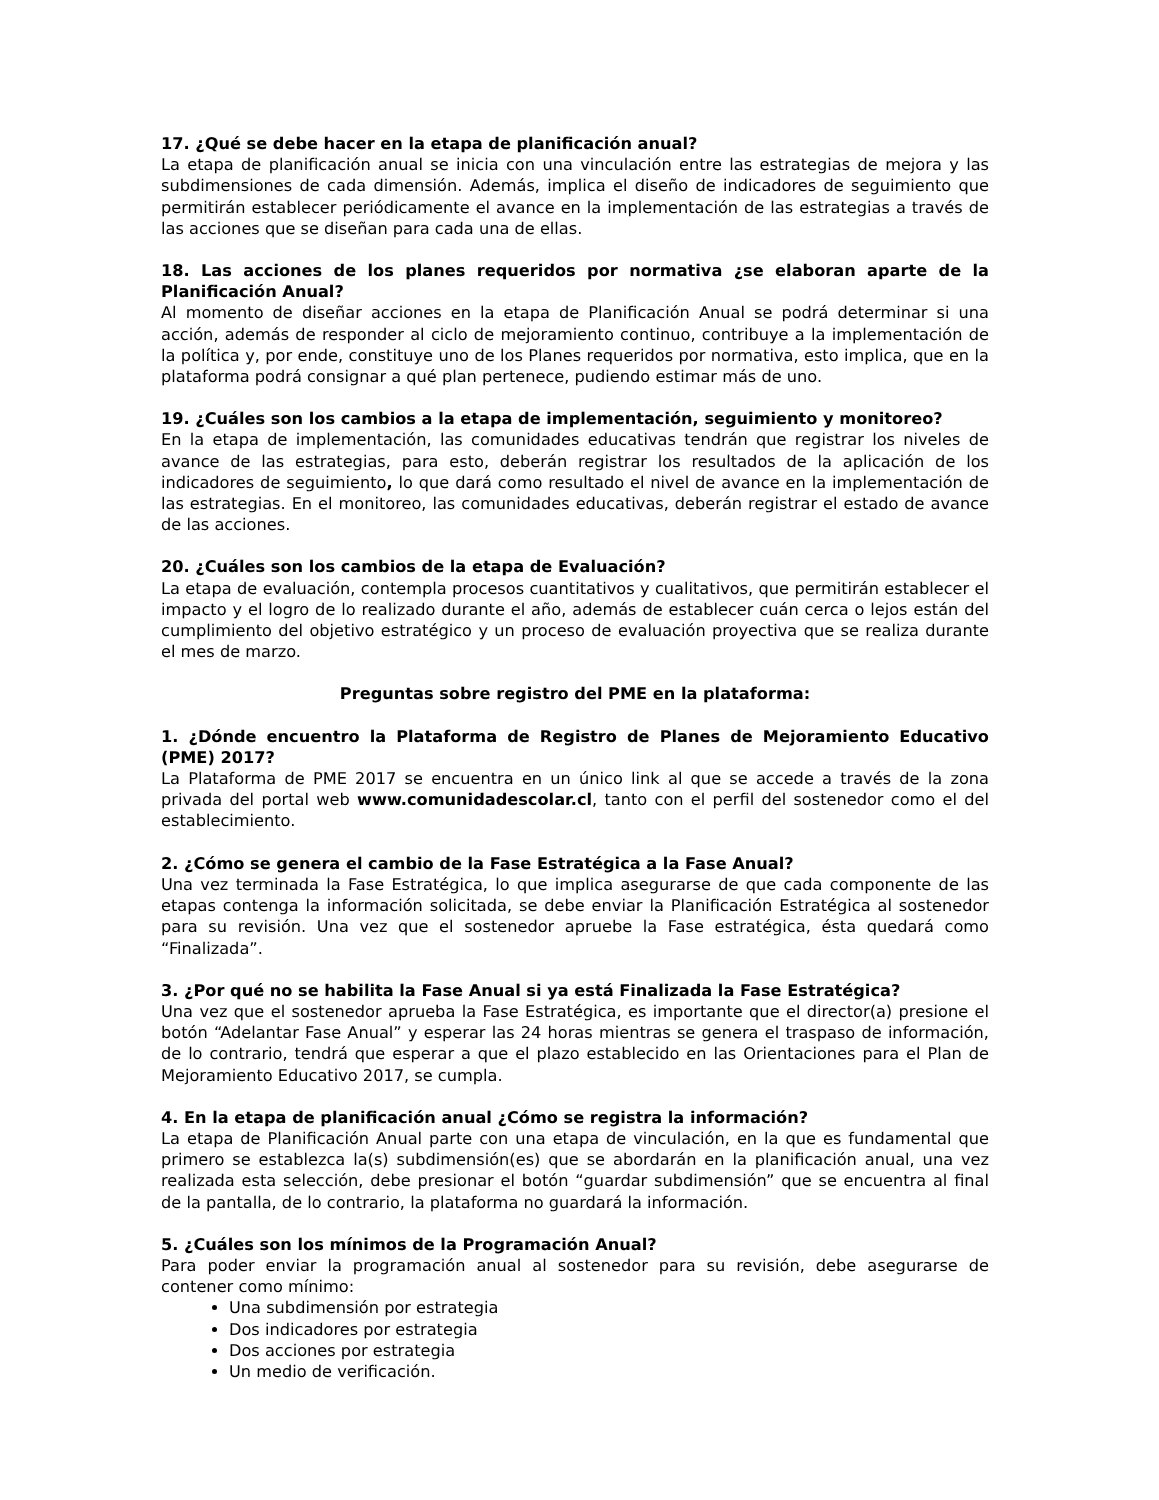17. ¿Qué se debe hacer en la etapa de planificación anual?
La etapa de planificación anual se inicia con una vinculación entre las estrategias de mejora y las subdimensiones de cada dimensión. Además, implica el diseño de indicadores de seguimiento que permitirán establecer periódicamente el avance en la implementación de las estrategias a través de las acciones que se diseñan para cada una de ellas.
18. Las acciones de los planes requeridos por normativa ¿se elaboran aparte de la Planificación Anual?
Al momento de diseñar acciones en la etapa de Planificación Anual se podrá determinar si una acción, además de responder al ciclo de mejoramiento continuo, contribuye a la implementación de la política y, por ende, constituye uno de los Planes requeridos por normativa, esto implica, que en la plataforma podrá consignar a qué plan pertenece, pudiendo estimar más de uno.
19. ¿Cuáles son los cambios a la etapa de implementación, seguimiento y monitoreo?
En la etapa de implementación, las comunidades educativas tendrán que registrar los niveles de avance de las estrategias, para esto, deberán registrar los resultados de la aplicación de los indicadores de seguimiento, lo que dará como resultado el nivel de avance en la implementación de las estrategias. En el monitoreo, las comunidades educativas, deberán registrar el estado de avance de las acciones.
20. ¿Cuáles son los cambios de la etapa de Evaluación?
La etapa de evaluación, contempla procesos cuantitativos y cualitativos, que permitirán establecer el impacto y el logro de lo realizado durante el año, además de establecer cuán cerca o lejos están del cumplimiento del objetivo estratégico y un proceso de evaluación proyectiva que se realiza durante el mes de marzo.
Preguntas sobre registro del PME en la plataforma:
1. ¿Dónde encuentro la Plataforma de Registro de Planes de Mejoramiento Educativo (PME) 2017?
La Plataforma de PME 2017 se encuentra en un único link al que se accede a través de la zona privada del portal web www.comunidadescolar.cl, tanto con el perfil del sostenedor como el del establecimiento.
2. ¿Cómo se genera el cambio de la Fase Estratégica a la Fase Anual?
Una vez terminada la Fase Estratégica, lo que implica asegurarse de que cada componente de las etapas contenga la información solicitada, se debe enviar la Planificación Estratégica al sostenedor para su revisión. Una vez que el sostenedor apruebe la Fase estratégica, ésta quedará como “Finalizada”.
3. ¿Por qué no se habilita la Fase Anual si ya está Finalizada la Fase Estratégica?
Una vez que el sostenedor aprueba la Fase Estratégica, es importante que el director(a) presione el botón “Adelantar Fase Anual” y esperar las 24 horas mientras se genera el traspaso de información, de lo contrario, tendrá que esperar a que el plazo establecido en las Orientaciones para el Plan de Mejoramiento Educativo 2017, se cumpla.
4. En la etapa de planificación anual ¿Cómo se registra la información?
La etapa de Planificación Anual parte con una etapa de vinculación, en la que es fundamental que primero se establezca la(s) subdimensión(es) que se abordarán en la planificación anual, una vez realizada esta selección, debe presionar el botón “guardar subdimensión” que se encuentra al final de la pantalla, de lo contrario, la plataforma no guardará la información.
5. ¿Cuáles son los mínimos de la Programación Anual?
Para poder enviar la programación anual al sostenedor para su revisión, debe asegurarse de contener como mínimo:
Una subdimensión por estrategia
Dos indicadores por estrategia
Dos acciones por estrategia
Un medio de verificación.